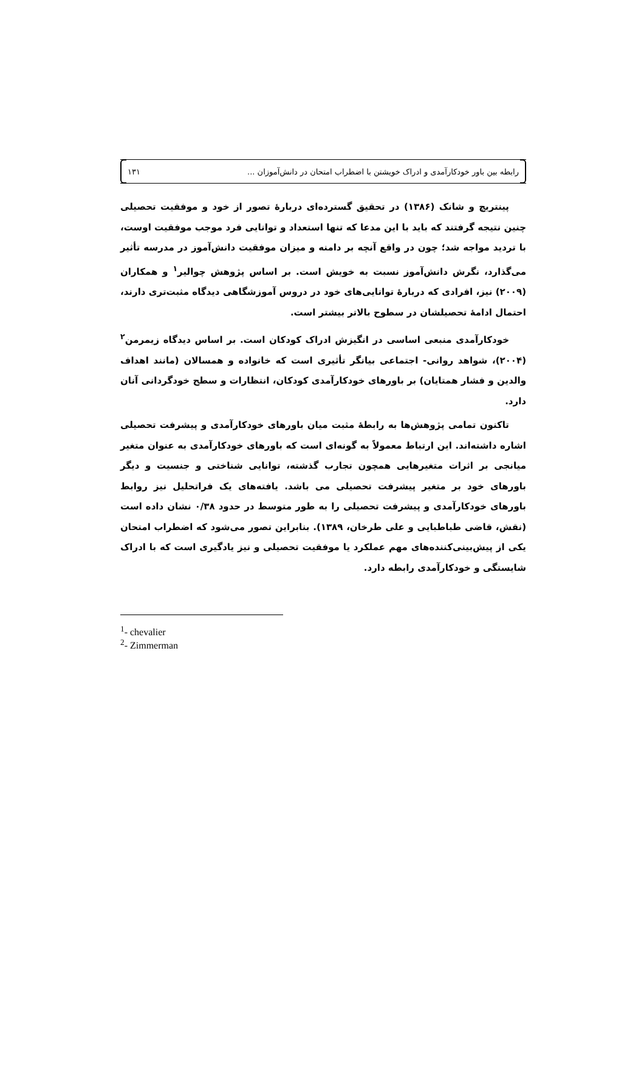رابطه بین باور خودکارآمدی و ادراک خویشتن با اضطراب امتحان در دانش‌آموزان ... ۱۳۱
پینتریچ و شانک (۱۳۸۶) در تحقیق گسترده‌ای دربارهٔ تصور از خود و موفقیت تحصیلی چنین نتیجه گرفتند که باید با این مدعا که تنها استعداد و توانایی فرد موجب موفقیت اوست، با تردید مواجه شد؛ چون در واقع آنچه بر دامنه و میزان موفقیت دانش‌آموز در مدرسه تأثیر می‌گذارد، نگرش دانش‌آموز نسبت به خویش است. بر اساس پژوهش چوالیر<sup>۱</sup> و همکاران (۲۰۰۹) نیز، افرادی که دربارهٔ توانایی‌های خود در دروس آموزشگاهی دیدگاه مثبت‌تری دارند، احتمال ادامهٔ تحصیلشان در سطوح بالاتر بیشتر است.
خودکارآمدی منبعی اساسی در انگیزش ادراک کودکان است. بر اساس دیدگاه زیمرمن<sup>۲</sup> (۲۰۰۴)، شواهد روانی- اجتماعی بیانگر تأثیری است که خانواده و همسالان (مانند اهداف والدین و فشار همتایان) بر باورهای خودکارآمدی کودکان، انتظارات و سطح خودگردانی آنان دارد.
تاکنون تمامی پژوهش‌ها به رابطهٔ مثبت میان باورهای خودکارآمدی و پیشرفت تحصیلی اشاره داشته‌اند. این ارتباط معمولاً به گونه‌ای است که باورهای خودکارآمدی به عنوان متغیر میانجی بر اثرات متغیرهایی همچون تجارب گذشته، توانایی شناختی و جنسیت و دیگر باورهای خود بر متغیر پیشرفت تحصیلی می باشد. یافته‌های یک فراتحلیل نیز روابط باورهای خودکارآمدی و پیشرفت تحصیلی را به طور متوسط در حدود ۰/۳۸ نشان داده است (نقش، قاضی طباطبایی و علی طرخان، ۱۳۸۹). بنابراین تصور می‌شود که اضطراب امتحان یکی از پیش‌بینی‌کننده‌های مهم عملکرد یا موفقیت تحصیلی و نیز یادگیری است که با ادراک شایستگی و خودکارآمدی رابطه دارد.
<sup>1</sup>- chevalier
<sup>2</sup>- Zimmerman